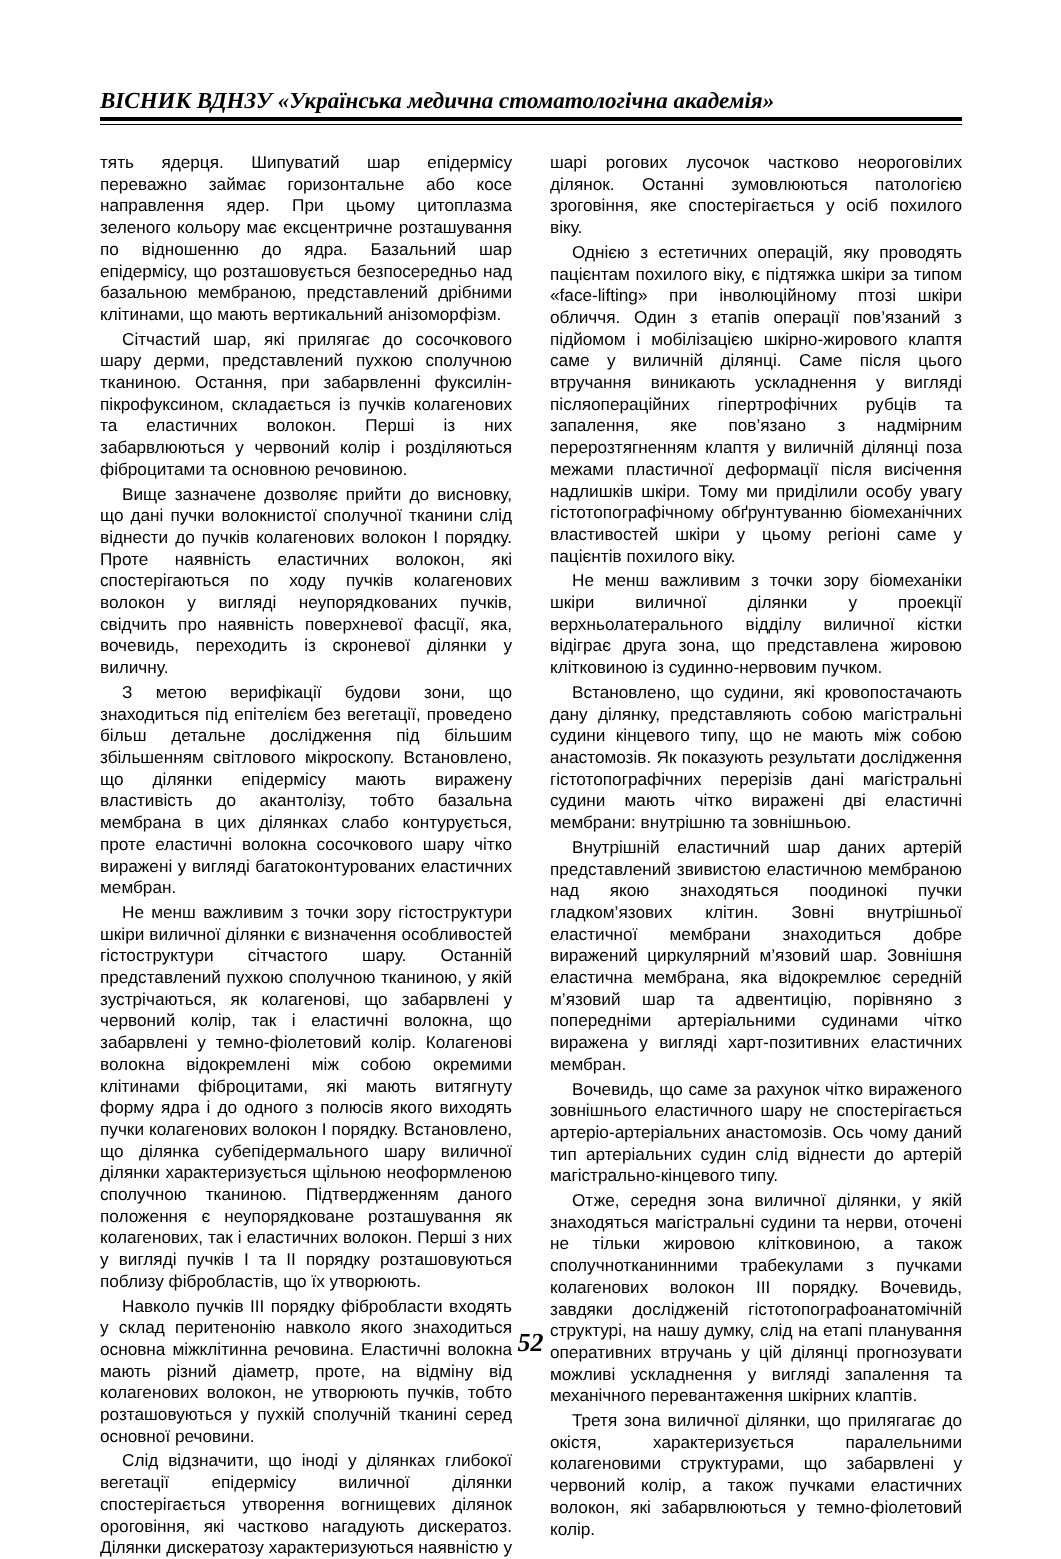ВІСНИК ВДНЗУ «Українська медична стоматологічна академія»
тять ядерця. Шипуватий шар епідермісу переважно займає горизонтальне або косе направлення ядер. При цьому цитоплазма зеленого кольору має ексцентричне розташування по відношенню до ядра. Базальний шар епідермісу, що розташовується безпосередньо над базальною мембраною, представлений дрібними клітинами, що мають вертикальний анізоморфізм.
Сітчастий шар, які прилягає до сосочкового шару дерми, представлений пухкою сполучною тканиною. Остання, при забарвленні фуксилін-пікрофуксином, складається із пучків колагенових та еластичних волокон. Перші із них забарвлюються у червоний колір і розділяються фіброцитами та основною речовиною.
Вище зазначене дозволяє прийти до висновку, що дані пучки волокнистої сполучної тканини слід віднести до пучків колагенових волокон І порядку. Проте наявність еластичних волокон, які спостерігаються по ходу пучків колагенових волокон у вигляді неупорядкованих пучків, свідчить про наявність поверхневої фасції, яка, вочевидь, переходить із скроневої ділянки у виличну.
З метою верифікації будови зони, що знаходиться під епітелієм без вегетації, проведено більш детальне дослідження під більшим збільшенням світлового мікроскопу. Встановлено, що ділянки епідермісу мають виражену властивість до акантолізу, тобто базальна мембрана в цих ділянках слабо контурується, проте еластичні волокна сосочкового шару чітко виражені у вигляді багатоконтурованих еластичних мембран.
Не менш важливим з точки зору гістоструктури шкіри виличної ділянки є визначення особливостей гістоструктури сітчастого шару. Останній представлений пухкою сполучною тканиною, у якій зустрічаються, як колагенові, що забарвлені у червоний колір, так і еластичні волокна, що забарвлені у темно-фіолетовий колір. Колагенові волокна відокремлені між собою окремими клітинами фіброцитами, які мають витягнуту форму ядра і до одного з полюсів якого виходять пучки колагенових волокон І порядку. Встановлено, що ділянка субепідермального шару виличної ділянки характеризується щільною неоформленою сполучною тканиною. Підтвердженням даного положення є неупорядковане розташування як колагенових, так і еластичних волокон. Перші з них у вигляді пучків І та ІІ порядку розташовуються поблизу фібробластів, що їх утворюють.
Навколо пучків ІІІ порядку фібробласти входять у склад перитенонію навколо якого знаходиться основна міжклітинна речовина. Еластичні волокна мають різний діаметр, проте, на відміну від колагенових волокон, не утворюють пучків, тобто розташовуються у пухкій сполучній тканині серед основної речовини.
Слід відзначити, що іноді у ділянках глибокої вегетації епідермісу виличної ділянки спостерігається утворення вогнищевих ділянок ороговіння, які частково нагадують дискератоз. Ділянки дискератозу характеризуються наявністю у шарі рогових лусочок частково неороговілих ділянок. Останні зумовлюються патологією зроговіння, яке спостерігається у осіб похилого віку.
Однією з естетичних операцій, яку проводять пацієнтам похилого віку, є підтяжка шкіри за типом «face-lifting» при інволюційному птозі шкіри обличчя. Один з етапів операції пов’язаний з підйомом і мобілізацією шкірно-жирового клаптя саме у виличній ділянці. Саме після цього втручання виникають ускладнення у вигляді післяопераційних гіпертрофічних рубців та запалення, яке пов’язано з надмірним перерозтягненням клаптя у виличній ділянці поза межами пластичної деформації після висічення надлишків шкіри. Тому ми приділили особу увагу гістотопографічному обґрунтуванню біомеханічних властивостей шкіри у цьому регіоні саме у пацієнтів похилого віку.
Не менш важливим з точки зору біомеханіки шкіри виличної ділянки у проекції верхньолатерального відділу виличної кістки відіграє друга зона, що представлена жировою клітковиною із судинно-нервовим пучком.
Встановлено, що судини, які кровопостачають дану ділянку, представляють собою магістральні судини кінцевого типу, що не мають між собою анастомозів. Як показують результати дослідження гістотопографічних перерізів дані магістральні судини мають чітко виражені дві еластичні мембрани: внутрішню та зовнішньою.
Внутрішній еластичний шар даних артерій представлений звивистою еластичною мембраною над якою знаходяться поодинокі пучки гладком’язових клітин. Зовні внутрішньої еластичної мембрани знаходиться добре виражений циркулярний м’язовий шар. Зовнішня еластична мембрана, яка відокремлює середній м’язовий шар та адвентицію, порівняно з попередніми артеріальними судинами чітко виражена у вигляді харт-позитивних еластичних мембран.
Вочевидь, що саме за рахунок чітко вираженого зовнішнього еластичного шару не спостерігається артеріо-артеріальних анастомозів. Ось чому даний тип артеріальних судин слід віднести до артерій магістрально-кінцевого типу.
Отже, середня зона виличної ділянки, у якій знаходяться магістральні судини та нерви, оточені не тільки жировою клітковиною, а також сполучнотканинними трабекулами з пучками колагенових волокон ІІІ порядку. Вочевидь, завдяки дослідженій гістотопографоанатомічній структурі, на нашу думку, слід на етапі планування оперативних втручань у цій ділянці прогнозувати можливі ускладнення у вигляді запалення та механічного перевантаження шкірних клаптів.
Третя зона виличної ділянки, що прилягагає до окістя, характеризується паралельними колагеновими структурами, що забарвлені у червоний колір, а також пучками еластичних волокон, які забарвлюються у темно-фіолетовий колір.
52